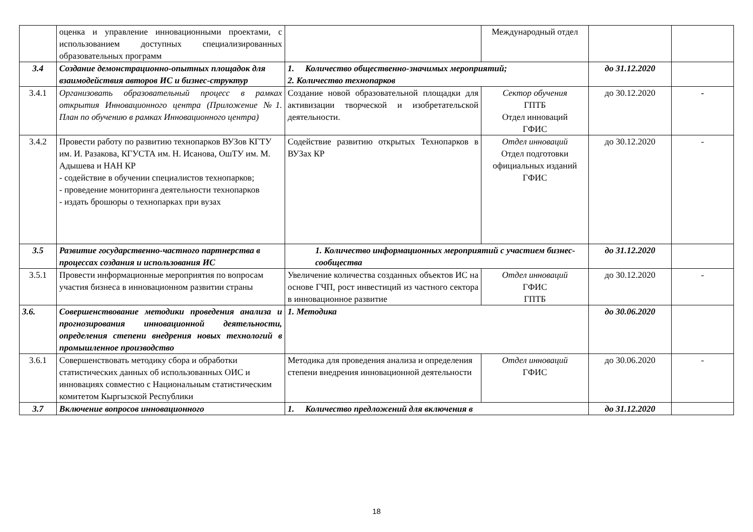| | оценка и управление инновационными проектами, с использованием доступных специализированных образовательных программ | | Международный отдел | | |
| 3.4 | Создание демонстрационно-опытных площадок для взаимодействия авторов ИС и бизнес-структур | 1. Количество общественно-значимых мероприятий; 2. Количество технопарков | | до 31.12.2020 | |
| 3.4.1 | Организовать образовательный процесс в рамках открытия Инновационного центра (Приложение №1. План по обучению в рамках Инновационного центра) | Создание новой образовательной площадки для активизации творческой и изобретательской деятельности. | Сектор обучения ГПТБ Отдел инноваций ГФИС | до 30.12.2020 | - |
| 3.4.2 | Провести работу по развитию технопарков ВУЗов КГТУ им. И. Разакова, КГУСТА им. Н. Исанова, ОшТУ им. М. Адышева и НАН КР - содействие в обучении специалистов технопарков; - проведение мониторинга деятельности технопарков - издать брошюры о технопарках при вузах | Содействие развитию открытых Технопарков в ВУЗах КР | Отдел инноваций Отдел подготовки официальных изданий ГФИС | до 30.12.2020 | - |
| 3.5 | Развитие государственно-частного партнерства в процессах создания и использования ИС | 1. Количество информационных мероприятий с участием бизнес-сообщества | | до 31.12.2020 | |
| 3.5.1 | Провести информационные мероприятия по вопросам участия бизнеса в инновационном развитии страны | Увеличение количества созданных объектов ИС на основе ГЧП, рост инвестиций из частного сектора в инновационное развитие | Отдел инноваций ГФИС ГПТБ | до 30.12.2020 | - |
| 3.6. | Совершенствование методики проведения анализа и прогнозирования инновационной деятельности, определения степени внедрения новых технологий в промышленное производство | 1. Методика | | до 30.06.2020 | |
| 3.6.1 | Совершенствовать методику сбора и обработки статистических данных об использованных ОИС и инновациях совместно с Национальным статистическим комитетом Кыргызской Республики | Методика для проведения анализа и определения степени внедрения инновационной деятельности | Отдел инноваций ГФИС | до 30.06.2020 | - |
| 3.7 | Включение вопросов инновационного | 1. Количество предложений для включения в | | до 31.12.2020 | |
18